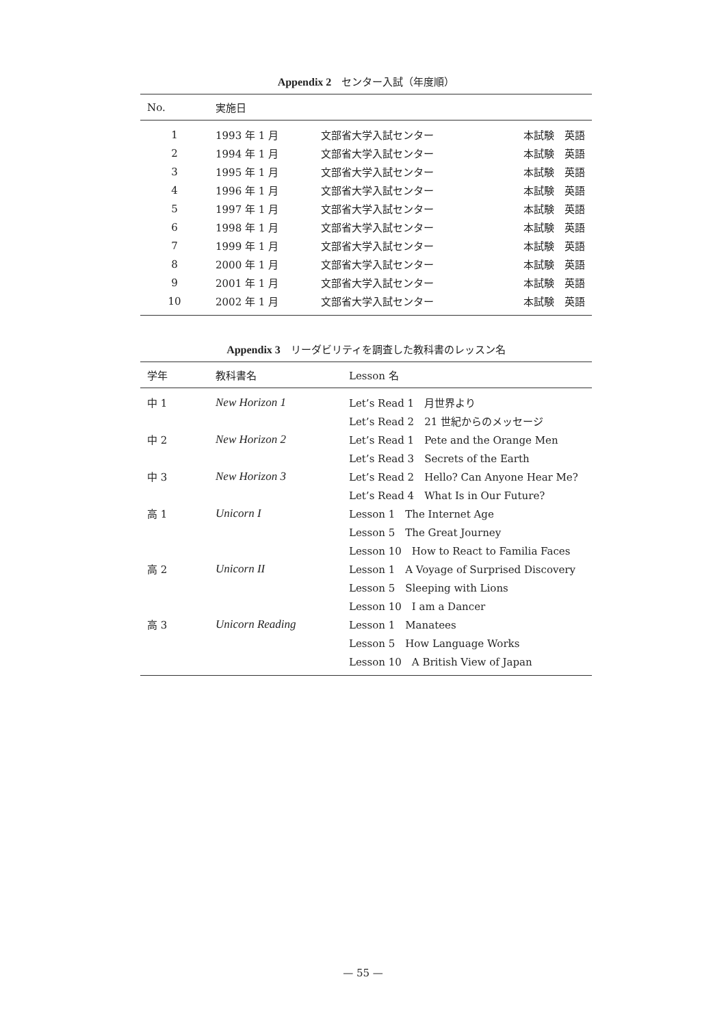Appendix 2　センター入試（年度順）
| No. | 実施日 | | |
| --- | --- | --- | --- |
| 1 | 1993 年 1 月 | 文部省大学入試センター | 本試験 英語 |
| 2 | 1994 年 1 月 | 文部省大学入試センター | 本試験 英語 |
| 3 | 1995 年 1 月 | 文部省大学入試センター | 本試験 英語 |
| 4 | 1996 年 1 月 | 文部省大学入試センター | 本試験 英語 |
| 5 | 1997 年 1 月 | 文部省大学入試センター | 本試験 英語 |
| 6 | 1998 年 1 月 | 文部省大学入試センター | 本試験 英語 |
| 7 | 1999 年 1 月 | 文部省大学入試センター | 本試験 英語 |
| 8 | 2000 年 1 月 | 文部省大学入試センター | 本試験 英語 |
| 9 | 2001 年 1 月 | 文部省大学入試センター | 本試験 英語 |
| 10 | 2002 年 1 月 | 文部省大学入試センター | 本試験 英語 |
Appendix 3　リーダビリティを調査した教科書のレッスン名
| 学年 | 教科書名 | Lesson 名 |
| --- | --- | --- |
| 中 1 | New Horizon 1 | Let’s Read 1 月世界より |
| | | Let’s Read 2 21 世紀からのメッセージ |
| 中 2 | New Horizon 2 | Let’s Read 1 Pete and the Orange Men |
| | | Let’s Read 3 Secrets of the Earth |
| 中 3 | New Horizon 3 | Let’s Read 2 Hello? Can Anyone Hear Me? |
| | | Let’s Read 4 What Is in Our Future? |
| 高 1 | Unicorn I | Lesson 1 The Internet Age |
| | | Lesson 5 The Great Journey |
| | | Lesson 10 How to React to Familia Faces |
| 高 2 | Unicorn II | Lesson 1 A Voyage of Surprised Discovery |
| | | Lesson 5 Sleeping with Lions |
| | | Lesson 10 I am a Dancer |
| 高 3 | Unicorn Reading | Lesson 1 Manatees |
| | | Lesson 5 How Language Works |
| | | Lesson 10 A British View of Japan |
— 55 —